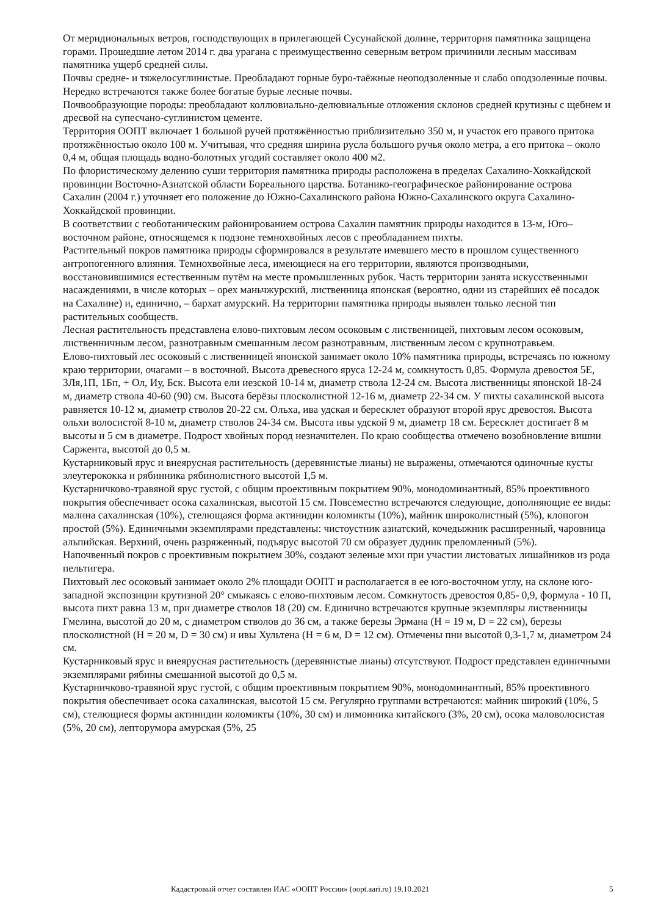От меридиональных ветров, господствующих в прилегающей Сусунайской долине, территория памятника защищена горами. Прошедшие летом 2014 г. два урагана с преимущественно северным ветром причинили лесным массивам памятника ущерб средней силы.
Почвы средне- и тяжелосуглинистые. Преобладают горные буро-таёжные неоподзоленные и слабо оподзоленные почвы. Нередко встречаются также более богатые бурые лесные почвы.
Почвообразующие породы: преобладают коллювиально-делювиальные отложения склонов средней крутизны с щебнем и дресвой на супесчано-суглинистом цементе.
Территория ООПТ включает 1 большой ручей протяжённостью приблизительно 350 м, и участок его правого притока протяжённостью около 100 м. Учитывая, что средняя ширина русла большого ручья около метра, а его притока – около 0,4 м, общая площадь водно-болотных угодий составляет около 400 м2.
По флористическому делению суши территория памятника природы расположена в пределах Сахалино-Хоккайдской провинции Восточно-Азиатской области Бореального царства. Ботанико-географическое районирование острова Сахалин (2004 г.) уточняет его положение до Южно-Сахалинского района Южно-Сахалинского округа Сахалино-Хоккайдской провинции.
В соответствии с геоботаническим районированием острова Сахалин памятник природы находится в 13-м, Юго–восточном районе, относящемся к подзоне темнохвойных лесов с преобладанием пихты.
Растительный покров памятника природы сформировался в результате имевшего место в прошлом существенного антропогенного влияния. Темнохвойные леса, имеющиеся на его территории, являются производными, восстановившимися естественным путём на месте промышленных рубок. Часть территории занята искусственными насаждениями, в числе которых – орех маньчжурский, лиственница японская (вероятно, одни из старейших её посадок на Сахалине) и, единично, – бархат амурский. На территории памятника природы выявлен только лесной тип растительных сообществ.
Лесная растительность представлена елово-пихтовым лесом осоковым с лиственницей, пихтовым лесом осоковым, лиственничным лесом, разнотравным смешанным лесом разнотравным, лиственным лесом с крупнотравьем.
Елово-пихтовый лес осоковый с лиственницей японской занимает около 10% памятника природы, встречаясь по южному краю территории, очагами – в восточной. Высота древесного яруса 12-24 м, сомкнутость 0,85. Формула древостоя 5Е, 3Ля,1П, 1Бп, + Ол, Иу, Бск. Высота ели иезской 10-14 м, диаметр ствола 12-24 см. Высота лиственницы японской 18-24 м, диаметр ствола 40-60 (90) см. Высота берёзы плосколистной 12-16 м, диаметр 22-34 см. У пихты сахалинской высота равняется 10-12 м, диаметр стволов 20-22 см. Ольха, ива удская и бересклет образуют второй ярус древостоя. Высота ольхи волосистой 8-10 м, диаметр стволов 24-34 см. Высота ивы удской 9 м, диаметр 18 см. Бересклет достигает 8 м высоты и 5 см в диаметре. Подрост хвойных пород незначителен. По краю сообщества отмечено возобновление вишни Саржента, высотой до 0,5 м.
Кустарниковый ярус и внеярусная растительность (деревянистые лианы) не выражены, отмечаются одиночные кусты элеутерококка и рябинника рябинолистного высотой 1,5 м.
Кустарничково-травяной ярус густой, с общим проективным покрытием 90%, монодоминантный, 85% проективного покрытия обеспечивает осока сахалинская, высотой 15 см. Повсеместно встречаются следующие, дополняющие ее виды: малина сахалинская (10%), стелющаяся форма актинидии коломикты (10%), майник широколистный (5%), клопогон простой (5%). Единичными экземплярами представлены: чистоустник азиатский, кочедыжник расширенный, чаровница альпийская. Верхний, очень разряженный, подъярус высотой 70 см образует дудник преломленный (5%).
Напочвенный покров с проективным покрытием 30%, создают зеленые мхи при участии листоватых лишайников из рода пельтигера.
Пихтовый лес осоковый занимает около 2% площади ООПТ и располагается в ее юго-восточном углу, на склоне юго-западной экспозиции крутизной 20° смыкаясь с елово-пихтовым лесом. Сомкнутость древостоя 0,85- 0,9, формула - 10 П, высота пихт равна 13 м, при диаметре стволов 18 (20) см. Единично встречаются крупные экземпляры лиственницы Гмелина, высотой до 20 м, с диаметром стволов до 36 см, а также березы Эрмана (H = 19 м, D = 22 см), березы плосколистной (H = 20 м, D = 30 см) и ивы Хультена (H = 6 м, D = 12 см). Отмечены пни высотой 0,3-1,7 м, диаметром 24 см.
Кустарниковый ярус и внеярусная растительность (деревянистые лианы) отсутствуют. Подрост представлен единичными экземплярами рябины смешанной высотой до 0,5 м.
Кустарничково-травяной ярус густой, с общим проективным покрытием 90%, монодоминантный, 85% проективного покрытия обеспечивает осока сахалинская, высотой 15 см. Регулярно группами встречаются: майник широкий (10%, 5 см), стелющиеся формы актинидии коломикты (10%, 30 см) и лимонника китайского (3%, 20 см), осока маловолосистая (5%, 20 см), лепторумора амурская (5%, 25
Кадастровый отчет составлен ИАС «ООПТ России» (oopt.aari.ru) 19.10.2021 5